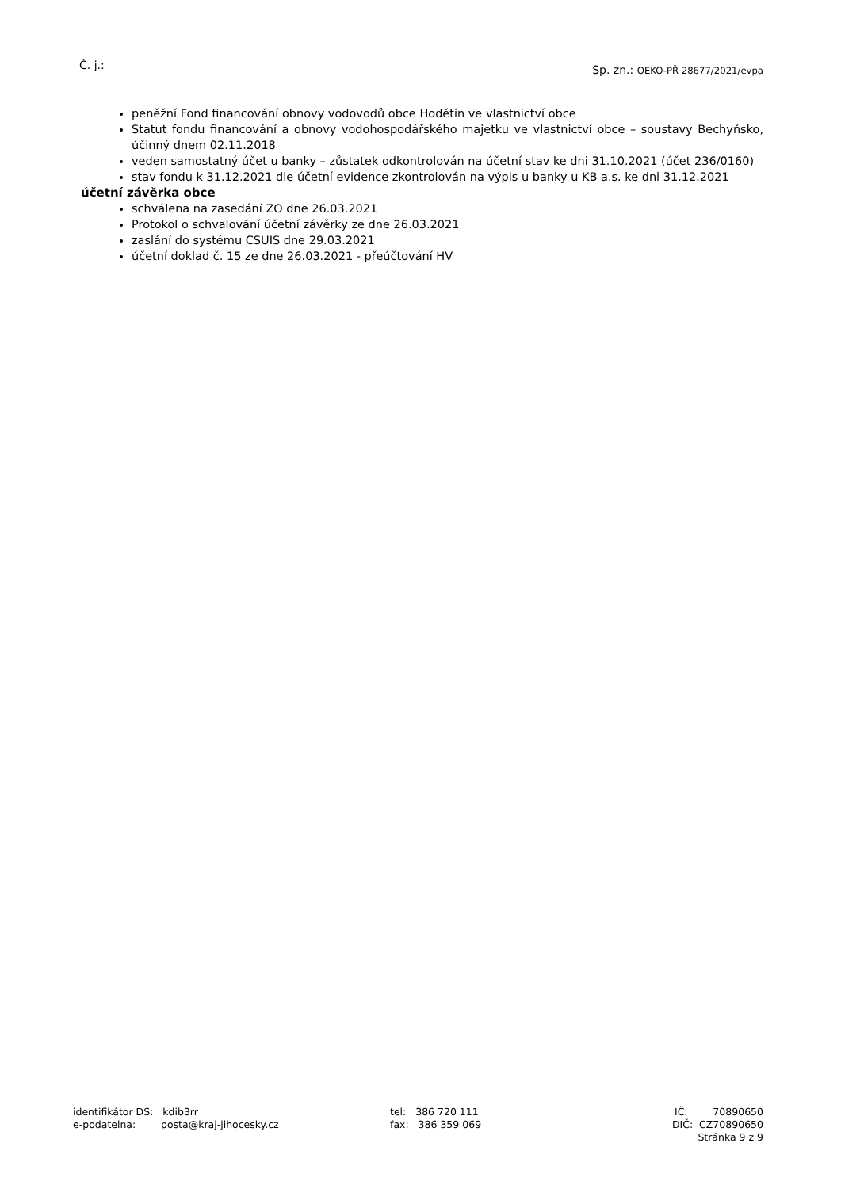Č. j.: Sp. zn.: OEKO-PŘ 28677/2021/evpa
peněžní Fond financování obnovy vodovodů obce Hodětín ve vlastnictví obce
Statut fondu financování a obnovy vodohospodářského majetku ve vlastnictví obce – soustavy Bechyňsko, účinný dnem 02.11.2018
veden samostatný účet u banky – zůstatek odkontrolován na účetní stav ke dni 31.10.2021 (účet 236/0160)
stav fondu k 31.12.2021 dle účetní evidence zkontrolován na výpis u banky u KB a.s. ke dni 31.12.2021
účetní závěrka obce
schválena na zasedání ZO dne 26.03.2021
Protokol o schvalování účetní závěrky ze dne 26.03.2021
zaslání do systému CSUIS dne 29.03.2021
účetní doklad č. 15 ze dne 26.03.2021 - přeúčtování HV
identifikátor DS: kdib3rr
e-podatelna: posta@kraj-jihocesky.cz
tel: 386 720 111
fax: 386 359 069
IČ: 70890650
DIČ: CZ70890650
Stránka 9 z 9